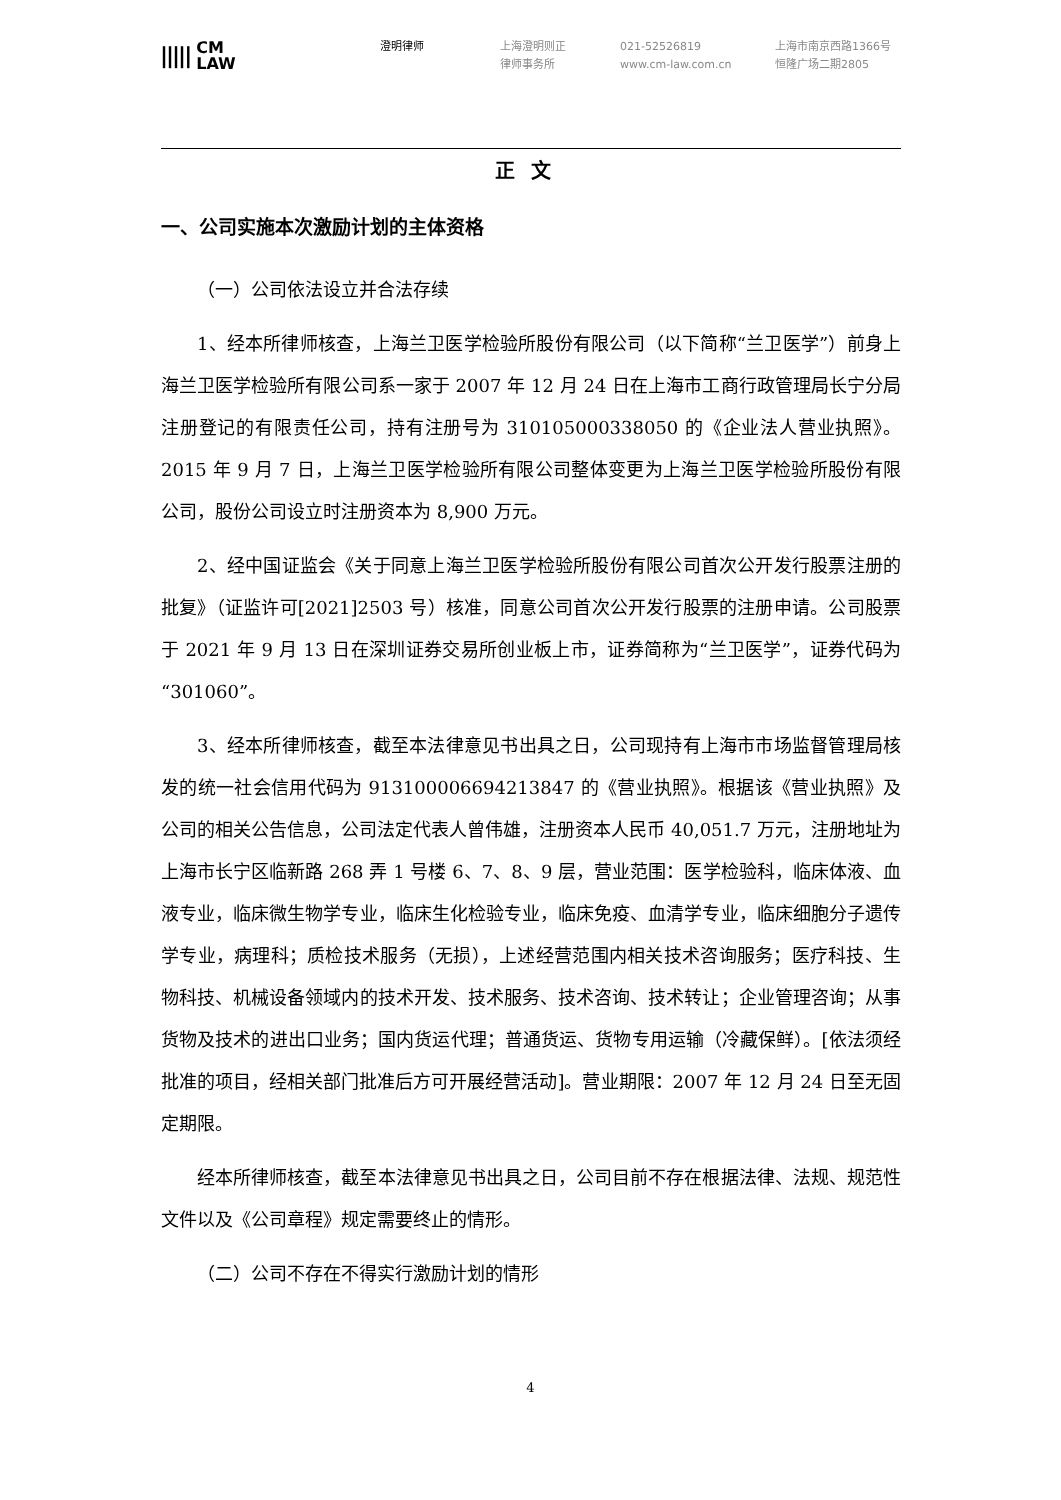||||| CM
LAW
澄明律师 上海澄明则正
律师事务所
021-52526819
www.cm-law.com.cn
上海市南京西路1366号
恒隆广场二期2805
正文
一、公司实施本次激励计划的主体资格
（一）公司依法设立并合法存续
1、经本所律师核查，上海兰卫医学检验所股份有限公司（以下简称“兰卫医学”）前身上海兰卫医学检验所有限公司系一家于 2007 年 12 月 24 日在上海市工商行政管理局长宁分局注册登记的有限责任公司，持有注册号为 310105000338050 的《企业法人营业执照》。2015 年 9 月 7 日，上海兰卫医学检验所有限公司整体变更为上海兰卫医学检验所股份有限公司，股份公司设立时注册资本为 8,900 万元。
2、经中国证监会《关于同意上海兰卫医学检验所股份有限公司首次公开发行股票注册的批复》（证监许可[2021]2503 号）核准，同意公司首次公开发行股票的注册申请。公司股票于 2021 年 9 月 13 日在深圳证券交易所创业板上市，证券简称为“兰卫医学”，证券代码为“301060”。
3、经本所律师核查，截至本法律意见书出具之日，公司现持有上海市市场监督管理局核发的统一社会信用代码为 913100006694213847 的《营业执照》。根据该《营业执照》及公司的相关公告信息，公司法定代表人曾伟雄，注册资本人民币 40,051.7 万元，注册地址为上海市长宁区临新路 268 弄 1 号楼 6、7、8、9 层，营业范围：医学检验科，临床体液、血液专业，临床微生物学专业，临床生化检验专业，临床免疫、血清学专业，临床细胞分子遗传学专业，病理科；质检技术服务（无损），上述经营范围内相关技术咨询服务；医疗科技、生物科技、机械设备领域内的技术开发、技术服务、技术咨询、技术转让；企业管理咨询；从事货物及技术的进出口业务；国内货运代理；普通货运、货物专用运输（冷藏保鲜）。[依法须经批准的项目，经相关部门批准后方可开展经营活动]。营业期限：2007 年 12 月 24 日至无固定期限。
经本所律师核查，截至本法律意见书出具之日，公司目前不存在根据法律、法规、规范性文件以及《公司章程》规定需要终止的情形。
（二）公司不存在不得实行激励计划的情形
4